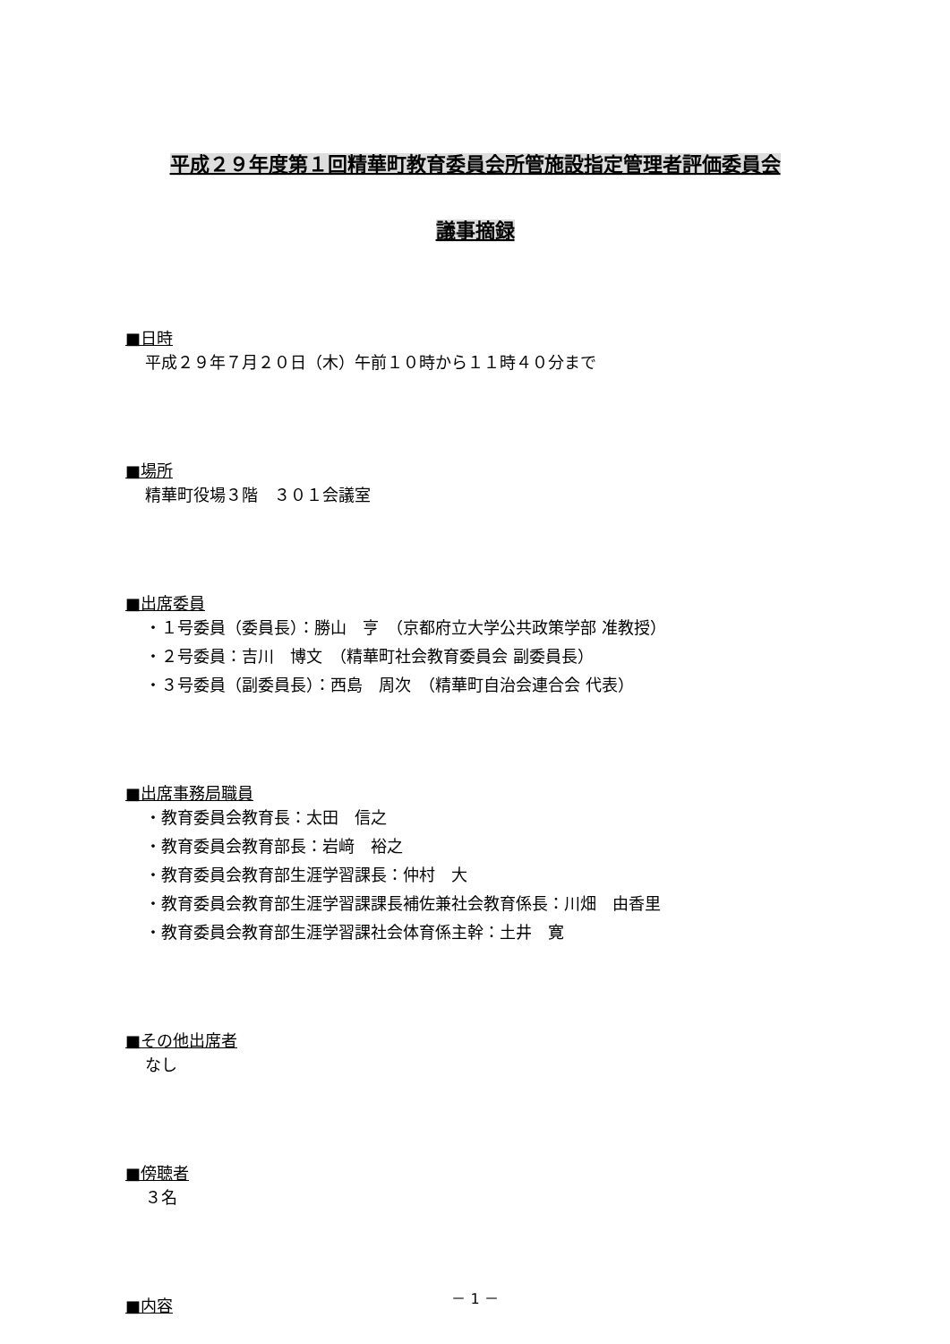平成２９年度第１回精華町教育委員会所管施設指定管理者評価委員会
議事摘録
■日時
平成２９年７月２０日（木）午前１０時から１１時４０分まで
■場所
精華町役場３階　３０１会議室
■出席委員
・１号委員（委員長）：勝山　亨　（京都府立大学公共政策学部 准教授）
・２号委員：吉川　博文　（精華町社会教育委員会 副委員長）
・３号委員（副委員長）：西島　周次　（精華町自治会連合会 代表）
■出席事務局職員
・教育委員会教育長：太田　信之
・教育委員会教育部長：岩﨑　裕之
・教育委員会教育部生涯学習課長：仲村　大
・教育委員会教育部生涯学習課課長補佐兼社会教育係長：川畑　由香里
・教育委員会教育部生涯学習課社会体育係主幹：土井　寛
■その他出席者
なし
■傍聴者
３名
■内容
－ 1 －